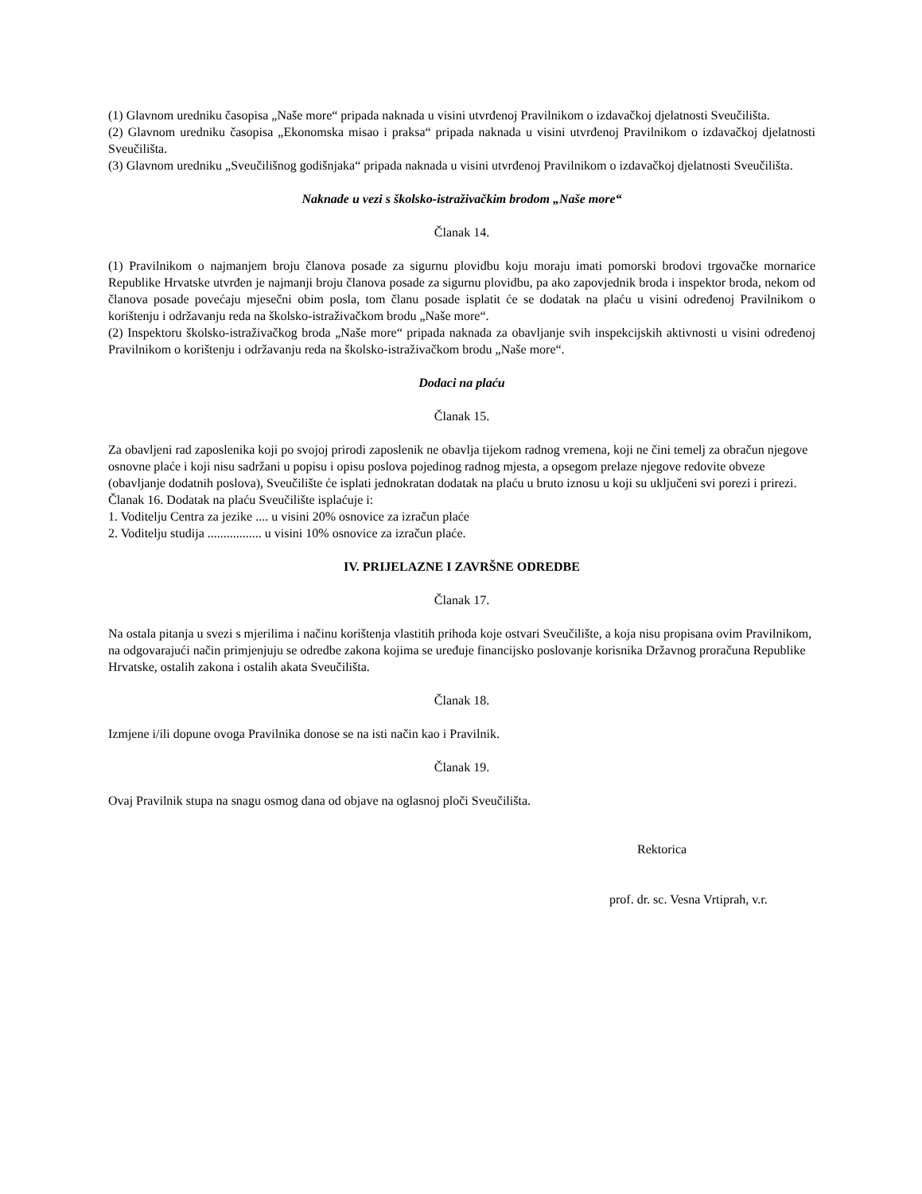(1) Glavnom uredniku časopisa „Naše more“ pripada naknada u visini utvrđenoj Pravilnikom o izdavačkoj djelatnosti Sveučilišta.
(2) Glavnom uredniku časopisa „Ekonomska misao i praksa“ pripada naknada u visini utvrđenoj Pravilnikom o izdavačkoj djelatnosti Sveučilišta.
(3) Glavnom uredniku „Sveučilišnog godišnjaka“ pripada naknada u visini utvrđenoj Pravilnikom o izdavačkoj djelatnosti Sveučilišta.
Naknade u vezi s školsko-istraživačkim brodom „Naše more“
Članak 14.
(1) Pravilnikom o najmanjem broju članova posade za sigurnu plovidbu koju moraju imati pomorski brodovi trgovačke mornarice Republike Hrvatske utvrđen je najmanji broju članova posade za sigurnu plovidbu, pa ako zapovjednik broda i inspektor broda, nekom od članova posade povećaju mjesečni obim posla, tom članu posade isplatit će se dodatak na plaću u visini određenoj Pravilnikom o korištenju i održavanju reda na školsko-istraživačkom brodu „Naše more“.
(2) Inspektoru školsko-istraživačkog broda „Naše more“ pripada naknada za obavljanje svih inspekcijskih aktivnosti u visini određenoj Pravilnikom o korištenju i održavanju reda na školsko-istraživačkom brodu „Naše more“.
Dodaci na plaću
Članak 15.
Za obavljeni rad zaposlenika koji po svojoj prirodi zaposlenik ne obavlja tijekom radnog vremena, koji ne čini temelj za obračun njegove osnovne plaće i koji nisu sadržani u popisu i opisu poslova pojedinog radnog mjesta, a opsegom prelaze njegove redovite obveze (obavljanje dodatnih poslova), Sveučilište će isplati jednokratan dodatak na plaću u bruto iznosu u koji su uključeni svi porezi i prirezi.
Članak 16. Dodatak na plaću Sveučilište isplaćuje i:
1. Voditelju Centra za jezike .... u visini 20% osnovice za izračun plaće
2. Voditelju studija ................. u visini 10% osnovice za izračun plaće.
IV. PRIJELAZNE I ZAVRŠNE ODREDBE
Članak 17.
Na ostala pitanja u svezi s mjerilima i načinu korištenja vlastitih prihoda koje ostvari Sveučilište, a koja nisu propisana ovim Pravilnikom, na odgovarajući način primjenjuju se odredbe zakona kojima se uređuje financijsko poslovanje korisnika Državnog proračuna Republike Hrvatske, ostalih zakona i ostalih akata Sveučilišta.
Članak 18.
Izmjene i/ili dopune ovoga Pravilnika donose se na isti način kao i Pravilnik.
Članak 19.
Ovaj Pravilnik stupa na snagu osmog dana od objave na oglasnoj ploči Sveučilišta.
Rektorica
prof. dr. sc. Vesna Vrtiprah, v.r.